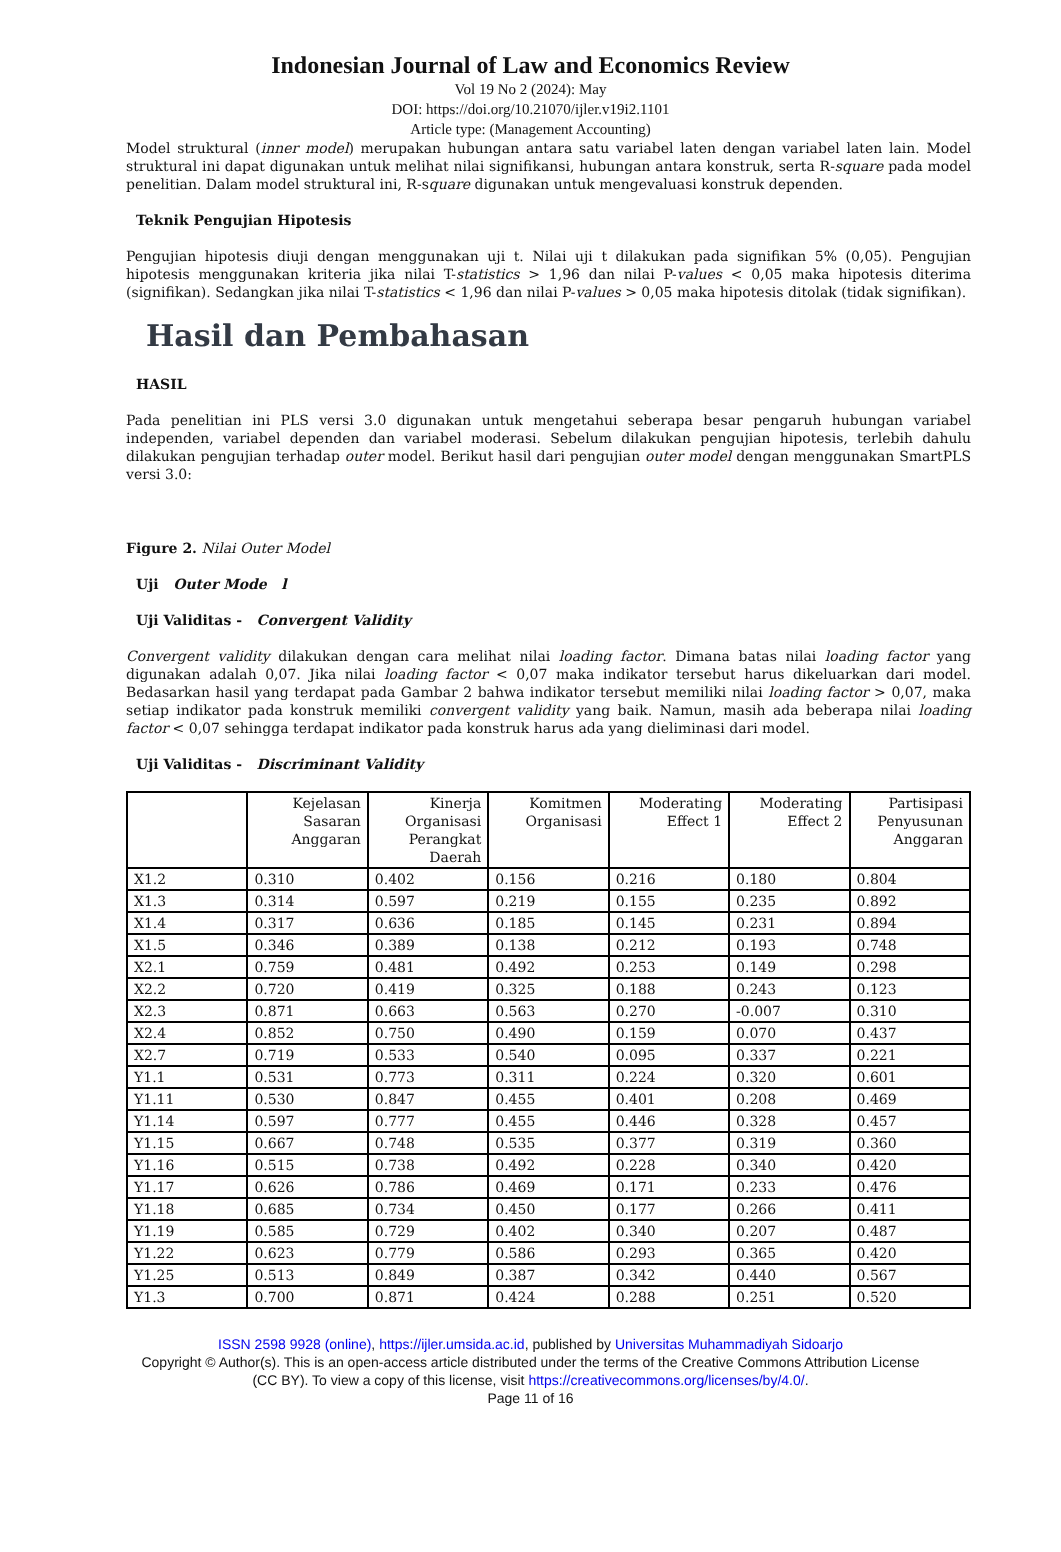Indonesian Journal of Law and Economics Review
Vol 19 No 2 (2024): May
DOI: https://doi.org/10.21070/ijler.v19i2.1101
Article type: (Management Accounting)
Model struktural (inner model) merupakan hubungan antara satu variabel laten dengan variabel laten lain. Model struktural ini dapat digunakan untuk melihat nilai signifikansi, hubungan antara konstruk, serta R-square pada model penelitian. Dalam model struktural ini, R-square digunakan untuk mengevaluasi konstruk dependen.
Teknik Pengujian Hipotesis
Pengujian hipotesis diuji dengan menggunakan uji t. Nilai uji t dilakukan pada signifikan 5% (0,05). Pengujian hipotesis menggunakan kriteria jika nilai T-statistics > 1,96 dan nilai P-values < 0,05 maka hipotesis diterima (signifikan). Sedangkan jika nilai T-statistics < 1,96 dan nilai P-values > 0,05 maka hipotesis ditolak (tidak signifikan).
Hasil dan Pembahasan
HASIL
Pada penelitian ini PLS versi 3.0 digunakan untuk mengetahui seberapa besar pengaruh hubungan variabel independen, variabel dependen dan variabel moderasi. Sebelum dilakukan pengujian hipotesis, terlebih dahulu dilakukan pengujian terhadap outer model. Berikut hasil dari pengujian outer model dengan menggunakan SmartPLS versi 3.0:
Figure 2. Nilai Outer Model
Uji Outer Mode l
Uji Validitas - Convergent Validity
Convergent validity dilakukan dengan cara melihat nilai loading factor. Dimana batas nilai loading factor yang digunakan adalah 0,07. Jika nilai loading factor < 0,07 maka indikator tersebut harus dikeluarkan dari model. Bedasarkan hasil yang terdapat pada Gambar 2 bahwa indikator tersebut memiliki nilai loading factor > 0,07, maka setiap indikator pada konstruk memiliki convergent validity yang baik. Namun, masih ada beberapa nilai loading factor < 0,07 sehingga terdapat indikator pada konstruk harus ada yang dieliminasi dari model.
Uji Validitas - Discriminant Validity
| | Kejelasan Sasaran Anggaran | Kinerja Organisasi Perangkat Daerah | Komitmen Organisasi | Moderating Effect 1 | Moderating Effect 2 | Partisipasi Penyusunan Anggaran |
| --- | --- | --- | --- | --- | --- | --- |
| X1.2 | 0.310 | 0.402 | 0.156 | 0.216 | 0.180 | 0.804 |
| X1.3 | 0.314 | 0.597 | 0.219 | 0.155 | 0.235 | 0.892 |
| X1.4 | 0.317 | 0.636 | 0.185 | 0.145 | 0.231 | 0.894 |
| X1.5 | 0.346 | 0.389 | 0.138 | 0.212 | 0.193 | 0.748 |
| X2.1 | 0.759 | 0.481 | 0.492 | 0.253 | 0.149 | 0.298 |
| X2.2 | 0.720 | 0.419 | 0.325 | 0.188 | 0.243 | 0.123 |
| X2.3 | 0.871 | 0.663 | 0.563 | 0.270 | -0.007 | 0.310 |
| X2.4 | 0.852 | 0.750 | 0.490 | 0.159 | 0.070 | 0.437 |
| X2.7 | 0.719 | 0.533 | 0.540 | 0.095 | 0.337 | 0.221 |
| Y1.1 | 0.531 | 0.773 | 0.311 | 0.224 | 0.320 | 0.601 |
| Y1.11 | 0.530 | 0.847 | 0.455 | 0.401 | 0.208 | 0.469 |
| Y1.14 | 0.597 | 0.777 | 0.455 | 0.446 | 0.328 | 0.457 |
| Y1.15 | 0.667 | 0.748 | 0.535 | 0.377 | 0.319 | 0.360 |
| Y1.16 | 0.515 | 0.738 | 0.492 | 0.228 | 0.340 | 0.420 |
| Y1.17 | 0.626 | 0.786 | 0.469 | 0.171 | 0.233 | 0.476 |
| Y1.18 | 0.685 | 0.734 | 0.450 | 0.177 | 0.266 | 0.411 |
| Y1.19 | 0.585 | 0.729 | 0.402 | 0.340 | 0.207 | 0.487 |
| Y1.22 | 0.623 | 0.779 | 0.586 | 0.293 | 0.365 | 0.420 |
| Y1.25 | 0.513 | 0.849 | 0.387 | 0.342 | 0.440 | 0.567 |
| Y1.3 | 0.700 | 0.871 | 0.424 | 0.288 | 0.251 | 0.520 |
ISSN 2598 9928 (online), https://ijler.umsida.ac.id, published by Universitas Muhammadiyah Sidoarjo
Copyright © Author(s). This is an open-access article distributed under the terms of the Creative Commons Attribution License (CC BY). To view a copy of this license, visit https://creativecommons.org/licenses/by/4.0/.
Page 11 of 16